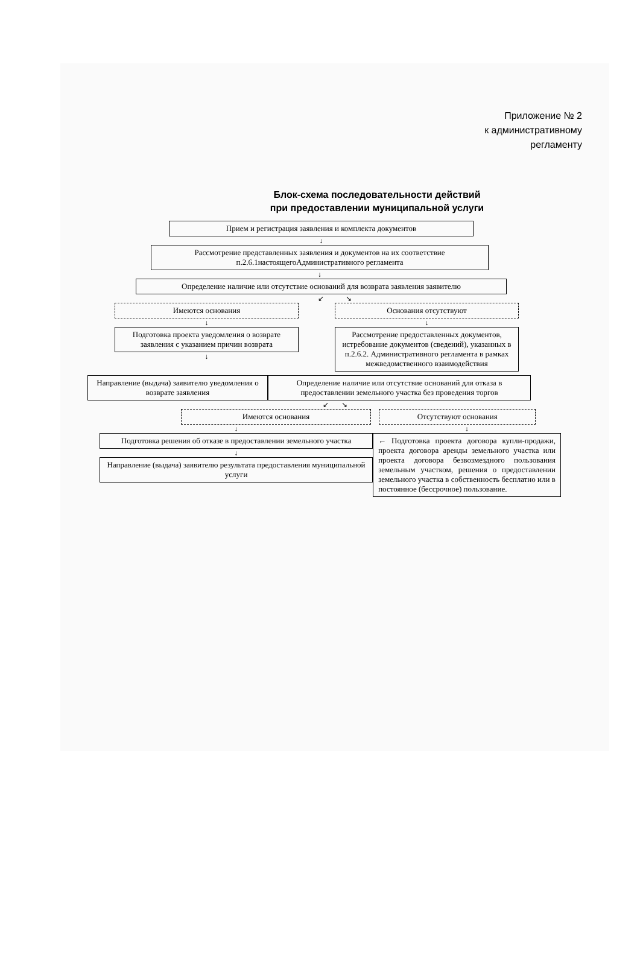Приложение № 2
к административному
регламенту
Блок-схема последовательности действий
при предоставлении муниципальной услуги
Прием и регистрация заявления и комплекта документов
↓
Рассмотрение представленных заявления и документов на их соответствие п.2.6.1настоящегоАдминистративного регламента
↓
Определение наличие или отсутствие оснований для возврата заявления заявителю
↙ ↘
Имеются основания
↓
Подготовка проекта уведомления о возврате заявления с указанием причин возврата
↓
Основания отсутствуют
↓
Рассмотрение предоставленных документов, истребование документов (сведений), указанных в п.2.6.2. Административного регламента в рамках межведомственного взаимодействия
Направление (выдача) заявителю уведомления о возврате заявления
Определение наличие или отсутствие оснований для отказа в предоставлении земельного участка без проведения торгов
↙ ↘
Имеются основания
↓
Подготовка решения об отказе в предоставлении земельного участка
↓
Направление (выдача) заявителю результата предоставления муниципальной услуги
Отсутствуют основания
↓
← Подготовка проекта договора купли-продажи, проекта договора аренды земельного участка или проекта договора безвозмездного пользования земельным участком, решения о предоставлении земельного участка в собственность бесплатно или в постоянное (бессрочное) пользование.